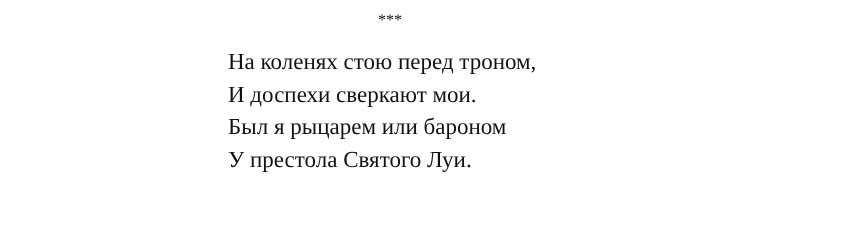***
На коленях стою перед троном,
И доспехи сверкают мои.
Был я рыцарем или бароном
У престола Святого Луи.